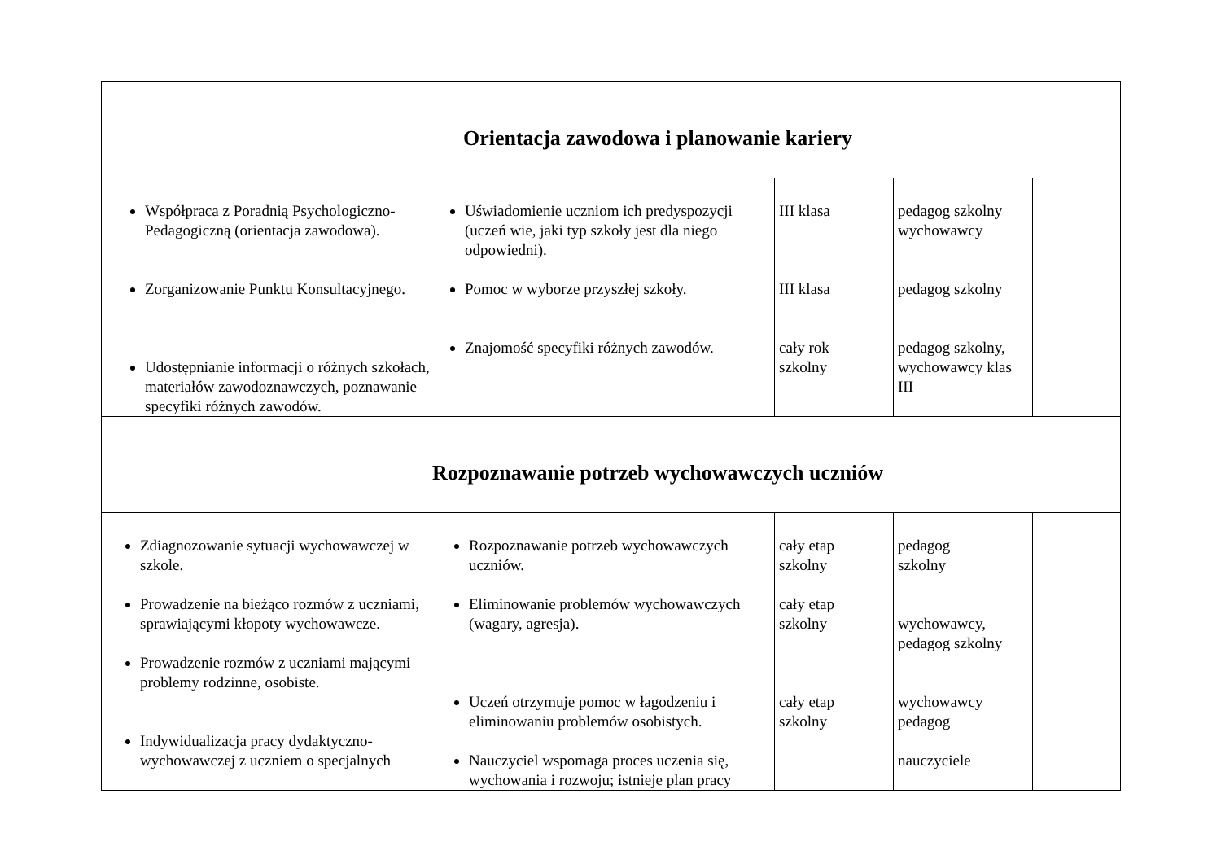| Orientacja zawodowa i planowanie kariery | | | | |
| Współpraca z Poradnią Psychologiczno-Pedagogiczną (orientacja zawodowa). Zorganizowanie Punktu Konsultacyjnego. Udostępnianie informacji o różnych szkołach, materiałów zawodoznawczych, poznawanie specyfiki różnych zawodów. | Uświadomienie uczniom ich predyspozycji (uczeń wie, jaki typ szkoły jest dla niego odpowiedni). Pomoc w wyborze przyszłej szkoły. Znajomość specyfiki różnych zawodów. | III klasa III klasa cały rok szkolny | pedagog szkolny wychowawcy pedagog szkolny pedagog szkolny, wychowawcy klas III | |
| Rozpoznawanie potrzeb wychowawczych uczniów | | | | |
| Zdiagnozowanie sytuacji wychowawczej w szkole. Prowadzenie na bieżąco rozmów z uczniami, sprawiającymi kłopoty wychowawcze. Prowadzenie rozmów z uczniami mającymi problemy rodzinne, osobiste. Indywidualizacja pracy dydaktyczno-wychowawczej z uczniem o specjalnych | Rozpoznawanie potrzeb wychowawczych uczniów. Eliminowanie problemów wychowawczych (wagary, agresja). Uczeń otrzymuje pomoc w łagodzeniu i eliminowaniu problemów osobistych. Nauczyciel wspomaga proces uczenia się, wychowania i rozwoju; istnieje plan pracy | cały etap szkolny cały etap szkolny cały etap szkolny | pedagog szkolny wychowawcy, pedagog szkolny wychowawcy pedagog nauczyciele | |